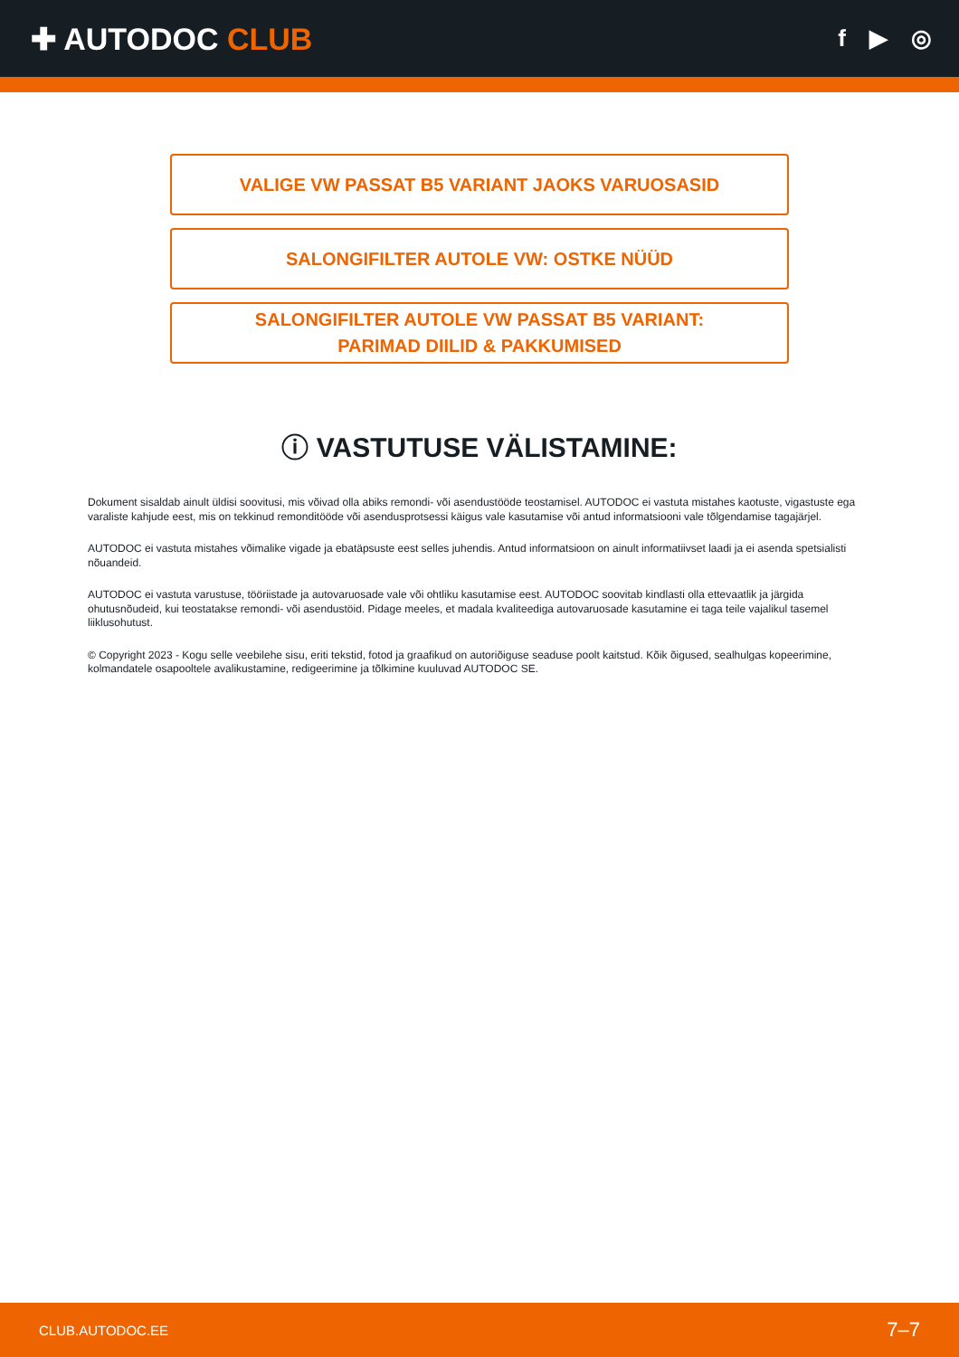✚ AUTODOC CLUB
f ▶ ◎
VALIGE VW PASSAT B5 VARIANT JAOKS VARUOSASID
SALONGIFILTER AUTOLE VW: OSTKE NÜÜD
SALONGIFILTER AUTOLE VW PASSAT B5 VARIANT:
PARIMAD DIILID & PAKKUMISED
ⓘ VASTUTUSE VÄLISTAMINE:
Dokument sisaldab ainult üldisi soovitusi, mis võivad olla abiks remondi- või asendustööde teostamisel. AUTODOC ei vastuta mistahes kaotuste, vigastuste ega varaliste kahjude eest, mis on tekkinud remonditööde või asendusprotsessi käigus vale kasutamise või antud informatsiooni vale tõlgendamise tagajärjel.
AUTODOC ei vastuta mistahes võimalike vigade ja ebatäpsuste eest selles juhendis. Antud informatsioon on ainult informatiivset laadi ja ei asenda spetsialisti nõuandeid.
AUTODOC ei vastuta varustuse, tööriistade ja autovaruosade vale või ohtliku kasutamise eest. AUTODOC soovitab kindlasti olla ettevaatlik ja järgida ohutusnõudeid, kui teostatakse remondi- või asendustöid. Pidage meeles, et madala kvaliteediga autovaruosade kasutamine ei taga teile vajalikul tasemel liiklusohutust.
© Copyright 2023 - Kogu selle veebilehe sisu, eriti tekstid, fotod ja graafikud on autoriõiguse seaduse poolt kaitstud. Kõik õigused, sealhulgas kopeerimine, kolmandatele osapooltele avalikustamine, redigeerimine ja tõlkimine kuuluvad AUTODOC SE.
CLUB.AUTODOC.EE 7–7